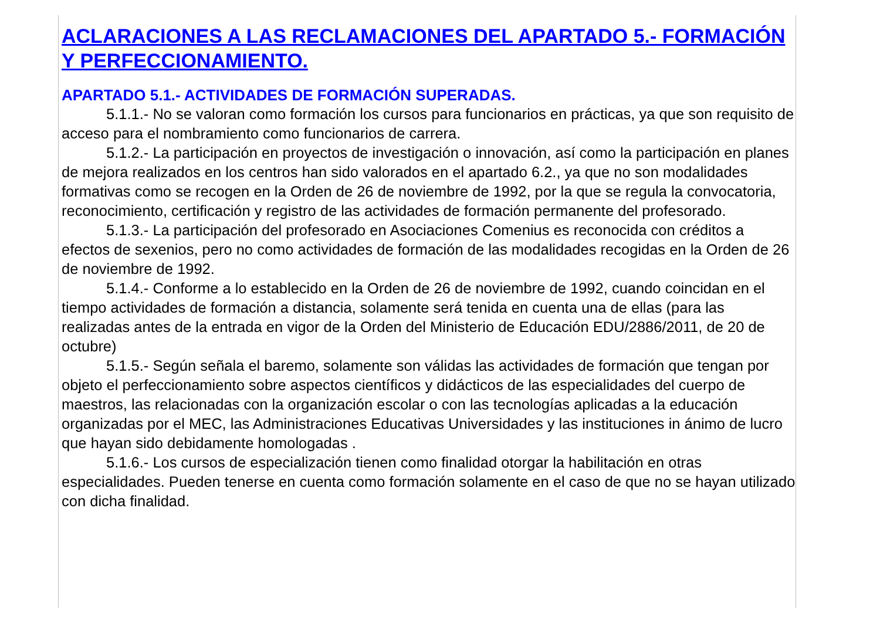ACLARACIONES A LAS RECLAMACIONES DEL APARTADO 5.- FORMACIÓN Y PERFECCIONAMIENTO.
APARTADO 5.1.- ACTIVIDADES DE FORMACIÓN SUPERADAS.
5.1.1.- No se valoran como formación los cursos para funcionarios en prácticas, ya que son requisito de acceso para el nombramiento como funcionarios de carrera.
5.1.2.- La participación en proyectos de investigación o innovación, así como la participación en planes de mejora realizados en los centros han sido valorados en el apartado 6.2., ya que no son modalidades formativas como se recogen en la Orden de 26 de noviembre de 1992, por la que se regula la convocatoria, reconocimiento, certificación y registro de las actividades de formación permanente del profesorado.
5.1.3.- La participación del profesorado en Asociaciones Comenius es reconocida con créditos a efectos de sexenios, pero no como actividades de formación de las modalidades recogidas en la Orden de 26 de noviembre de 1992.
5.1.4.- Conforme a lo establecido en la Orden de 26 de noviembre de 1992, cuando coincidan en el tiempo actividades de formación a distancia, solamente será tenida en cuenta una de ellas (para las realizadas antes de la entrada en vigor de la Orden del Ministerio de Educación EDU/2886/2011, de 20 de octubre)
5.1.5.- Según señala el baremo, solamente son válidas las actividades de formación que tengan por objeto el perfeccionamiento sobre aspectos científicos y didácticos de las especialidades del cuerpo de maestros, las relacionadas con la organización escolar o con las tecnologías aplicadas a la educación organizadas por el MEC, las Administraciones Educativas Universidades y las instituciones in ánimo de lucro que hayan sido debidamente homologadas .
5.1.6.- Los cursos de especialización tienen como finalidad otorgar la habilitación en otras especialidades. Pueden tenerse en cuenta como formación solamente en el caso de que no se hayan utilizado con dicha finalidad.